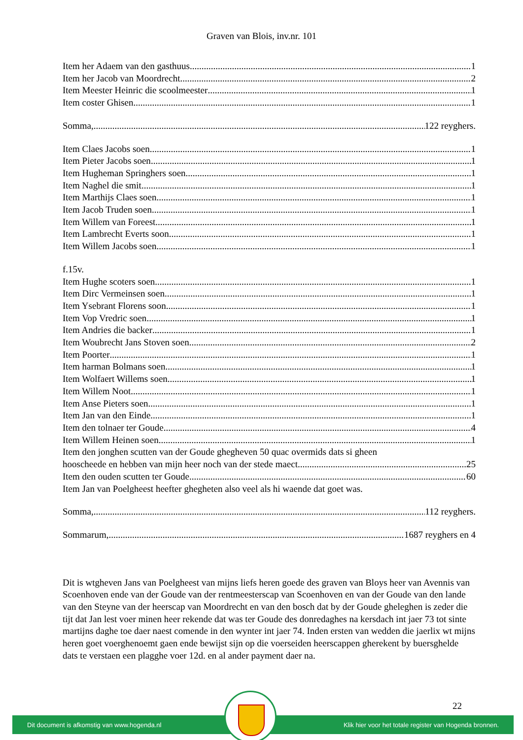Graven van Blois, inv.nr. 101
Item her Adaem van den gasthuus 1
Item her Jacob van Moordrecht 2
Item Meester Heinric die scoolmeester 1
Item coster Ghisen 1
Somma, 122 reyghers.
Item Claes Jacobs soen 1
Item Pieter Jacobs soen 1
Item Hugheman Springhers soen 1
Item Naghel die smit 1
Item Marthijs Claes soen 1
Item Jacob Truden soen 1
Item Willem van Foreest 1
Item Lambrecht Everts soon 1
Item Willem Jacobs soen 1
f.15v.
Item Hughe scoters soen 1
Item Dirc Vermeinsen soen 1
Item Ysebrant Florens soon 1
Item Vop Vredric soen 1
Item Andries die backer 1
Item Woubrecht Jans Stoven soen 2
Item Poorter 1
Item harman Bolmans soen 1
Item Wolfaert Willems soen 1
Item Willem Noot 1
Item Anse Pieters soen 1
Item Jan van den Einde 1
Item den tolnaer ter Goude 4
Item Willem Heinen soen 1
Item den jonghen scutten van der Goude ghegheven 50 quac overmids dats si gheen
hooscheede en hebben van mijn heer noch van der stede maect 25
Item den ouden scutten ter Goude 60
Item Jan van Poelgheest heefter ghegheten also veel als hi waende dat goet was.
Somma, 112 reyghers.
Sommarum, 1687 reyghers en 4
Dit is wtgheven Jans van Poelgheest van mijns liefs heren goede des graven van Bloys heer van Avennis van Scoenhoven ende van der Goude van der rentmeesterscap van Scoenhoven en van der Goude van den lande van den Steyne van der heerscap van Moordrecht en van den bosch dat by der Goude gheleghen is zeder die tijt dat Jan lest voer minen heer rekende dat was ter Goude des donredaghes na kersdach int jaer 73 tot sinte martijns daghe toe daer naest comende in den wynter int jaer 74. Inden ersten van wedden die jaerlix wt mijns heren goet voerghenoemt gaen ende bewijst sijn op die voerseiden heerscappen gherekent by buersghelde dats te verstaen een plagghe voer 12d. en al ander payment daer na.
22
Dit document is afkomstig van www.hogenda.nl Klik hier voor het totale register van Hogenda bronnen.